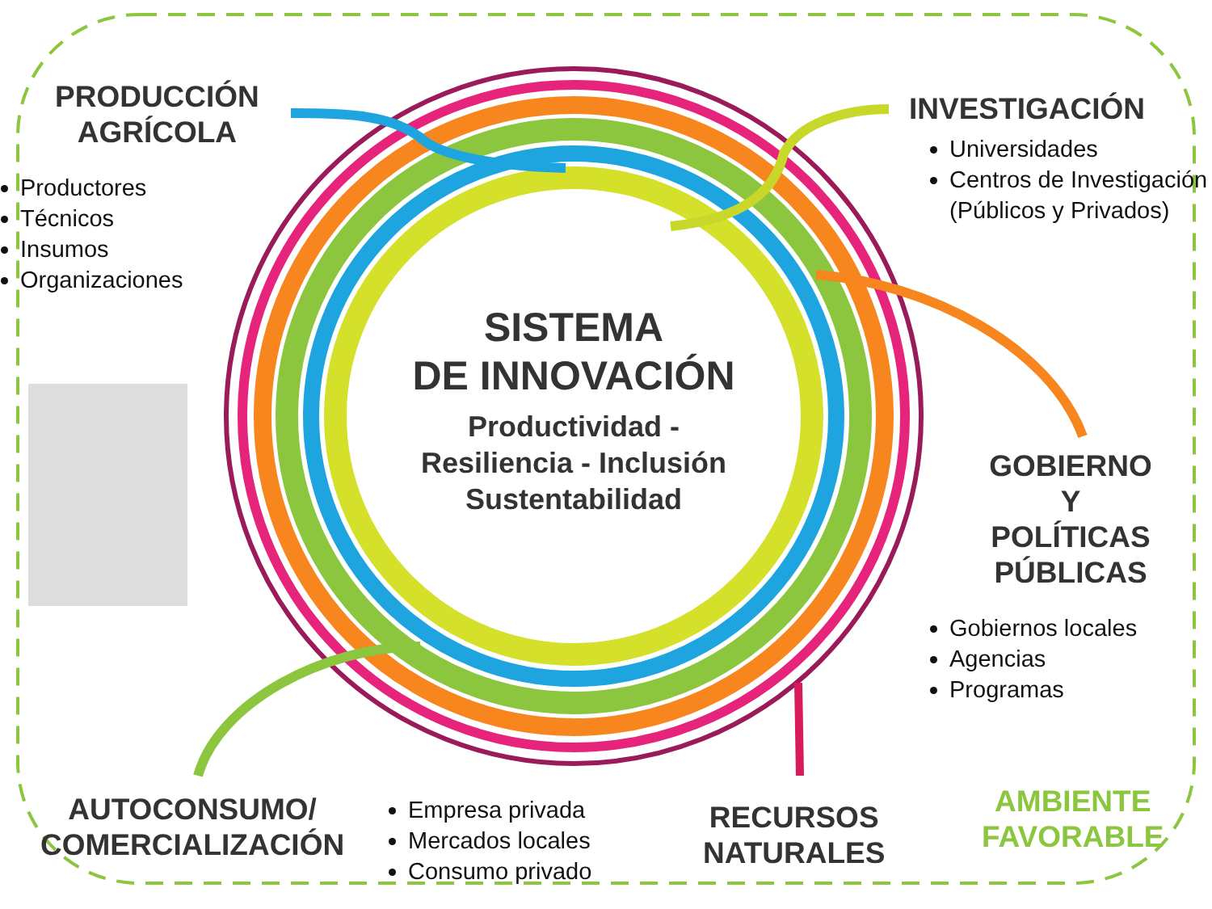PRODUCCIÓN
AGRÍCOLA
Productores
Técnicos
Insumos
Organizaciones
INVESTIGACIÓN
Universidades
Centros de Investigación (Públicos y Privados)
SISTEMA
DE INNOVACIÓN
Productividad -
Resiliencia - Inclusión
Sustentabilidad
GOBIERNO
Y
POLÍTICAS
PÚBLICAS
Gobiernos locales
Agencias
Programas
AUTOCONSUMO/
COMERCIALIZACIÓN
Empresa privada
Mercados locales
Consumo privado
RECURSOS
NATURALES
AMBIENTE
FAVORABLE